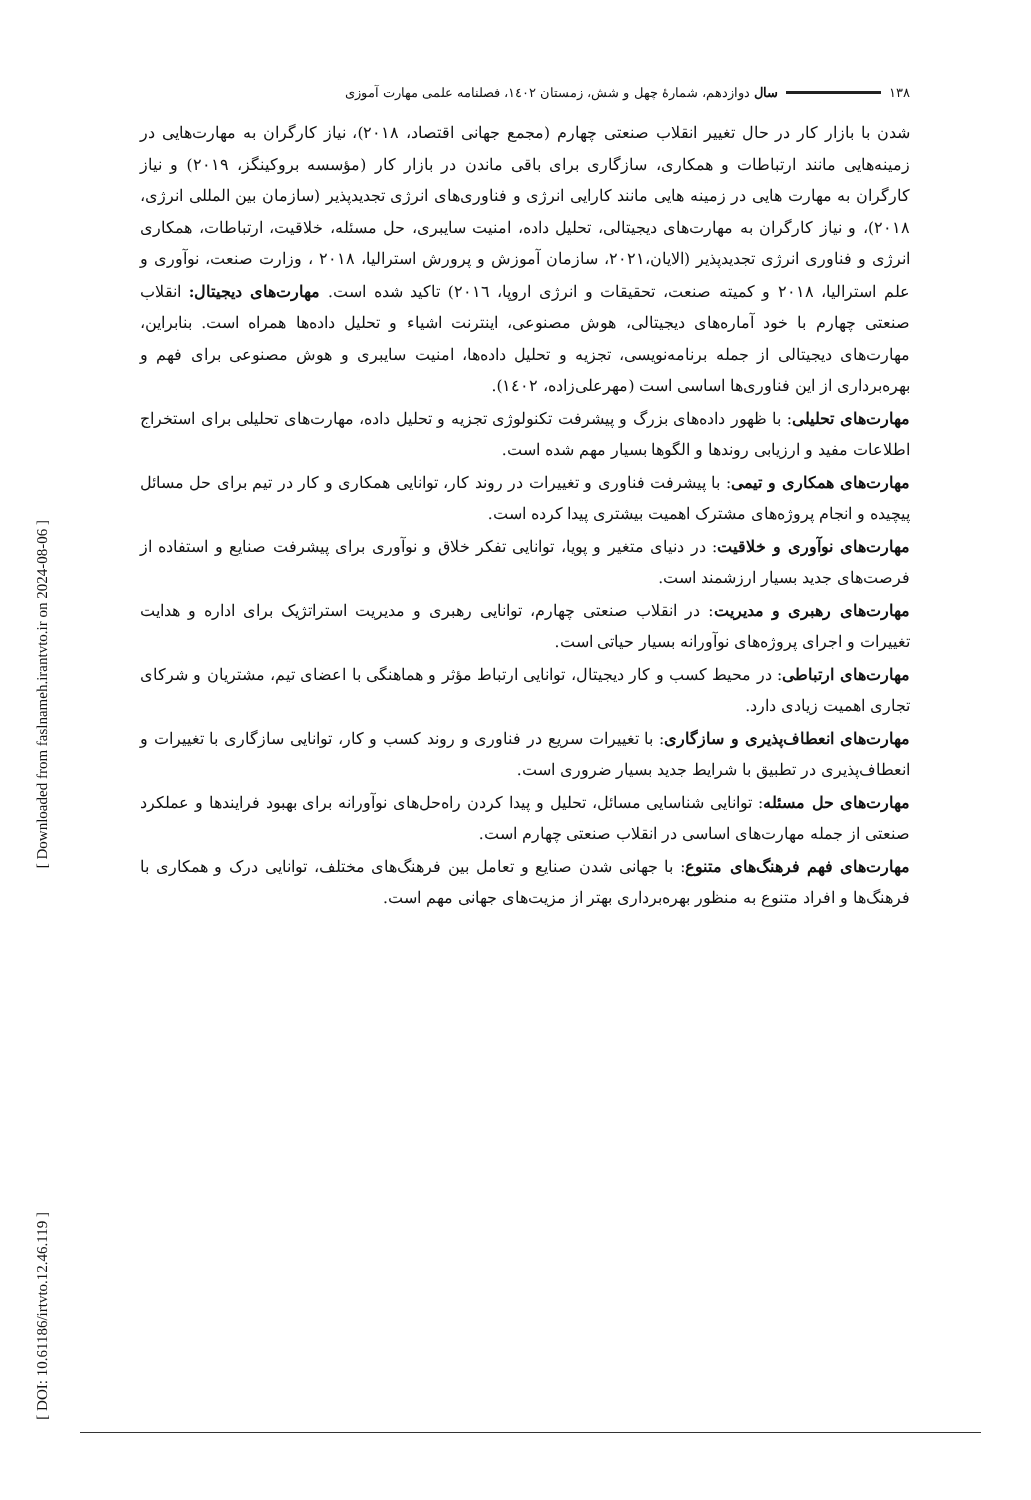[ Downloaded from faslnameh.irantvto.ir on 2024-08-06 ]
[ DOI: 10.61186/irtvto.12.46.119 ]
١٣٨ سال دوازدهم، شمارهٔ چهل و شش، زمستان ١٤٠٢، فصلنامه علمی مهارت آموزی
شدن با بازار کار در حال تغییر انقلاب صنعتی چهارم (مجمع جهانی اقتصاد، ٢٠١٨)، نیاز کارگران به مهارت‌هایی در زمینه‌هایی مانند ارتباطات و همکاری، سازگاری برای باقی ماندن در بازار کار (مؤسسه بروکینگز، ٢٠١٩) و نیاز کارگران به مهارت هایی در زمینه هایی مانند کارایی انرژی و فناوری‌های انرژی تجدیدپذیر (سازمان بین المللی انرژی، ٢٠١٨)، و نیاز کارگران به مهارت‌های دیجیتالی، تحلیل داده، امنیت سایبری، حل مسئله، خلاقیت، ارتباطات، همکاری انرژی و فناوری انرژی تجدیدپذیر (الایان،٢٠٢١، سازمان آموزش و پرورش استرالیا، ٢٠١٨ ، وزارت صنعت، نوآوری و علم استرالیا، ٢٠١٨ و کمیته صنعت، تحقیقات و انرژی اروپا، ٢٠١٦) تاکید شده است. مهارت‌های دیجیتال: انقلاب صنعتی چهارم با خود آماره‌های دیجیتالی، هوش مصنوعی، اینترنت اشیاء و تحلیل داده‌ها همراه است. بنابراین، مهارت‌های دیجیتالی از جمله برنامه‌نویسی، تجزیه و تحلیل داده‌ها، امنیت سایبری و هوش مصنوعی برای فهم و بهره‌برداری از این فناوری‌ها اساسی است (مهرعلی‌زاده، ١٤٠٢).
مهارت‌های تحلیلی: با ظهور داده‌های بزرگ و پیشرفت تکنولوژی تجزیه و تحلیل داده، مهارت‌های تحلیلی برای استخراج اطلاعات مفید و ارزیابی روندها و الگوها بسیار مهم شده است.
مهارت‌های همکاری و تیمی: با پیشرفت فناوری و تغییرات در روند کار، توانایی همکاری و کار در تیم برای حل مسائل پیچیده و انجام پروژه‌های مشترک اهمیت بیشتری پیدا کرده است.
مهارت‌های نوآوری و خلاقیت: در دنیای متغیر و پویا، توانایی تفکر خلاق و نوآوری برای پیشرفت صنایع و استفاده از فرصت‌های جدید بسیار ارزشمند است.
مهارت‌های رهبری و مدیریت: در انقلاب صنعتی چهارم، توانایی رهبری و مدیریت استراتژیک برای اداره و هدایت تغییرات و اجرای پروژه‌های نوآورانه بسیار حیاتی است.
مهارت‌های ارتباطی: در محیط کسب و کار دیجیتال، توانایی ارتباط مؤثر و هماهنگی با اعضای تیم، مشتریان و شرکای تجاری اهمیت زیادی دارد.
مهارت‌های انعطاف‌پذیری و سازگاری: با تغییرات سریع در فناوری و روند کسب و کار، توانایی سازگاری با تغییرات و انعطاف‌پذیری در تطبیق با شرایط جدید بسیار ضروری است.
مهارت‌های حل مسئله: توانایی شناسایی مسائل، تحلیل و پیدا کردن راه‌حل‌های نوآورانه برای بهبود فرایندها و عملکرد صنعتی از جمله مهارت‌های اساسی در انقلاب صنعتی چهارم است.
مهارت‌های فهم فرهنگ‌های متنوع: با جهانی شدن صنایع و تعامل بین فرهنگ‌های مختلف، توانایی درک و همکاری با فرهنگ‌ها و افراد متنوع به منظور بهره‌برداری بهتر از مزیت‌های جهانی مهم است.